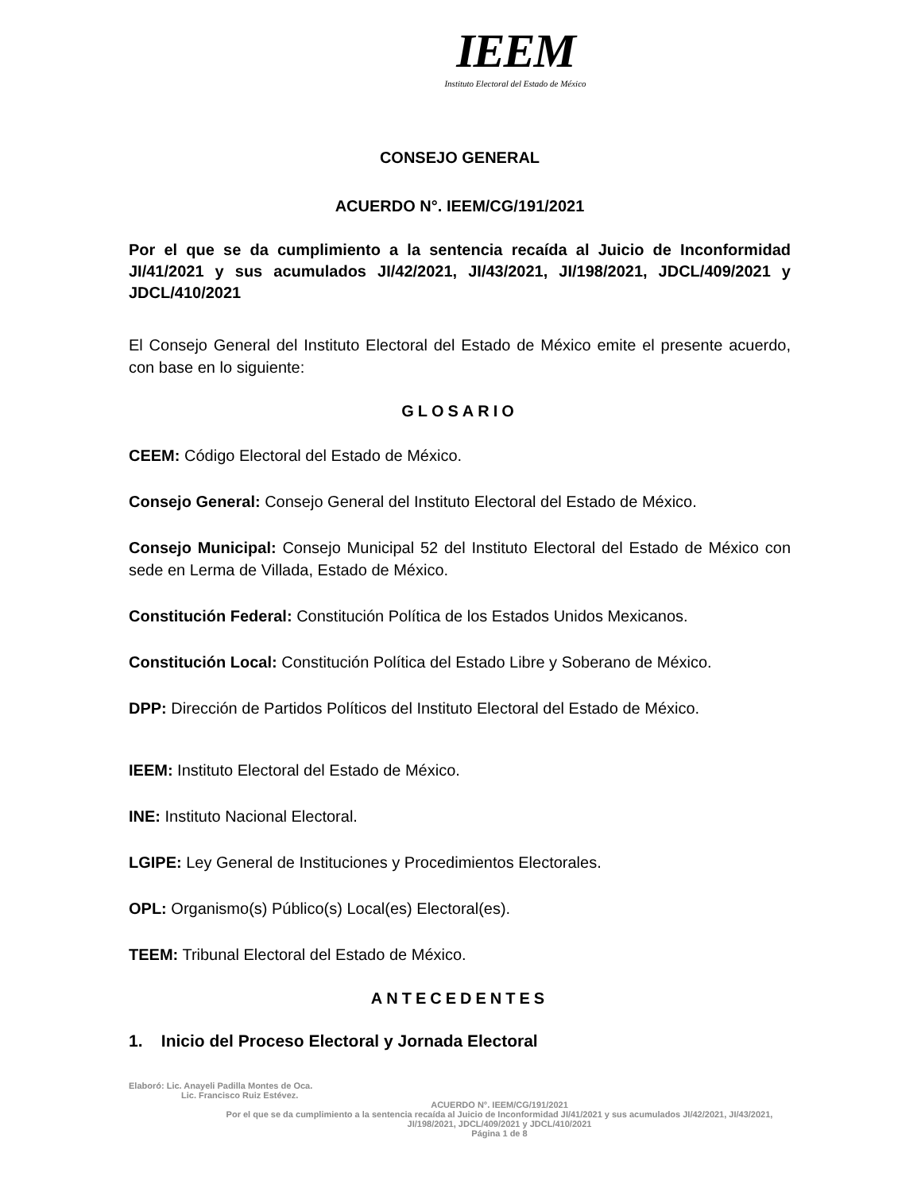IEEM
Instituto Electoral del Estado de México
CONSEJO GENERAL
ACUERDO N°. IEEM/CG/191/2021
Por el que se da cumplimiento a la sentencia recaída al Juicio de Inconformidad JI/41/2021 y sus acumulados JI/42/2021, JI/43/2021, JI/198/2021, JDCL/409/2021 y JDCL/410/2021
El Consejo General del Instituto Electoral del Estado de México emite el presente acuerdo, con base en lo siguiente:
GLOSARIO
CEEM: Código Electoral del Estado de México.
Consejo General: Consejo General del Instituto Electoral del Estado de México.
Consejo Municipal: Consejo Municipal 52 del Instituto Electoral del Estado de México con sede en Lerma de Villada, Estado de México.
Constitución Federal: Constitución Política de los Estados Unidos Mexicanos.
Constitución Local: Constitución Política del Estado Libre y Soberano de México.
DPP: Dirección de Partidos Políticos del Instituto Electoral del Estado de México.
IEEM: Instituto Electoral del Estado de México.
INE: Instituto Nacional Electoral.
LGIPE: Ley General de Instituciones y Procedimientos Electorales.
OPL: Organismo(s) Público(s) Local(es) Electoral(es).
TEEM: Tribunal Electoral del Estado de México.
ANTECEDENTES
1. Inicio del Proceso Electoral y Jornada Electoral
Elaboró: Lic. Anayeli Padilla Montes de Oca.
Lic. Francisco Ruiz Estévez.
ACUERDO N°. IEEM/CG/191/2021
Por el que se da cumplimiento a la sentencia recaída al Juicio de Inconformidad JI/41/2021 y sus acumulados JI/42/2021, JI/43/2021, JI/198/2021, JDCL/409/2021 y JDCL/410/2021
Página 1 de 8